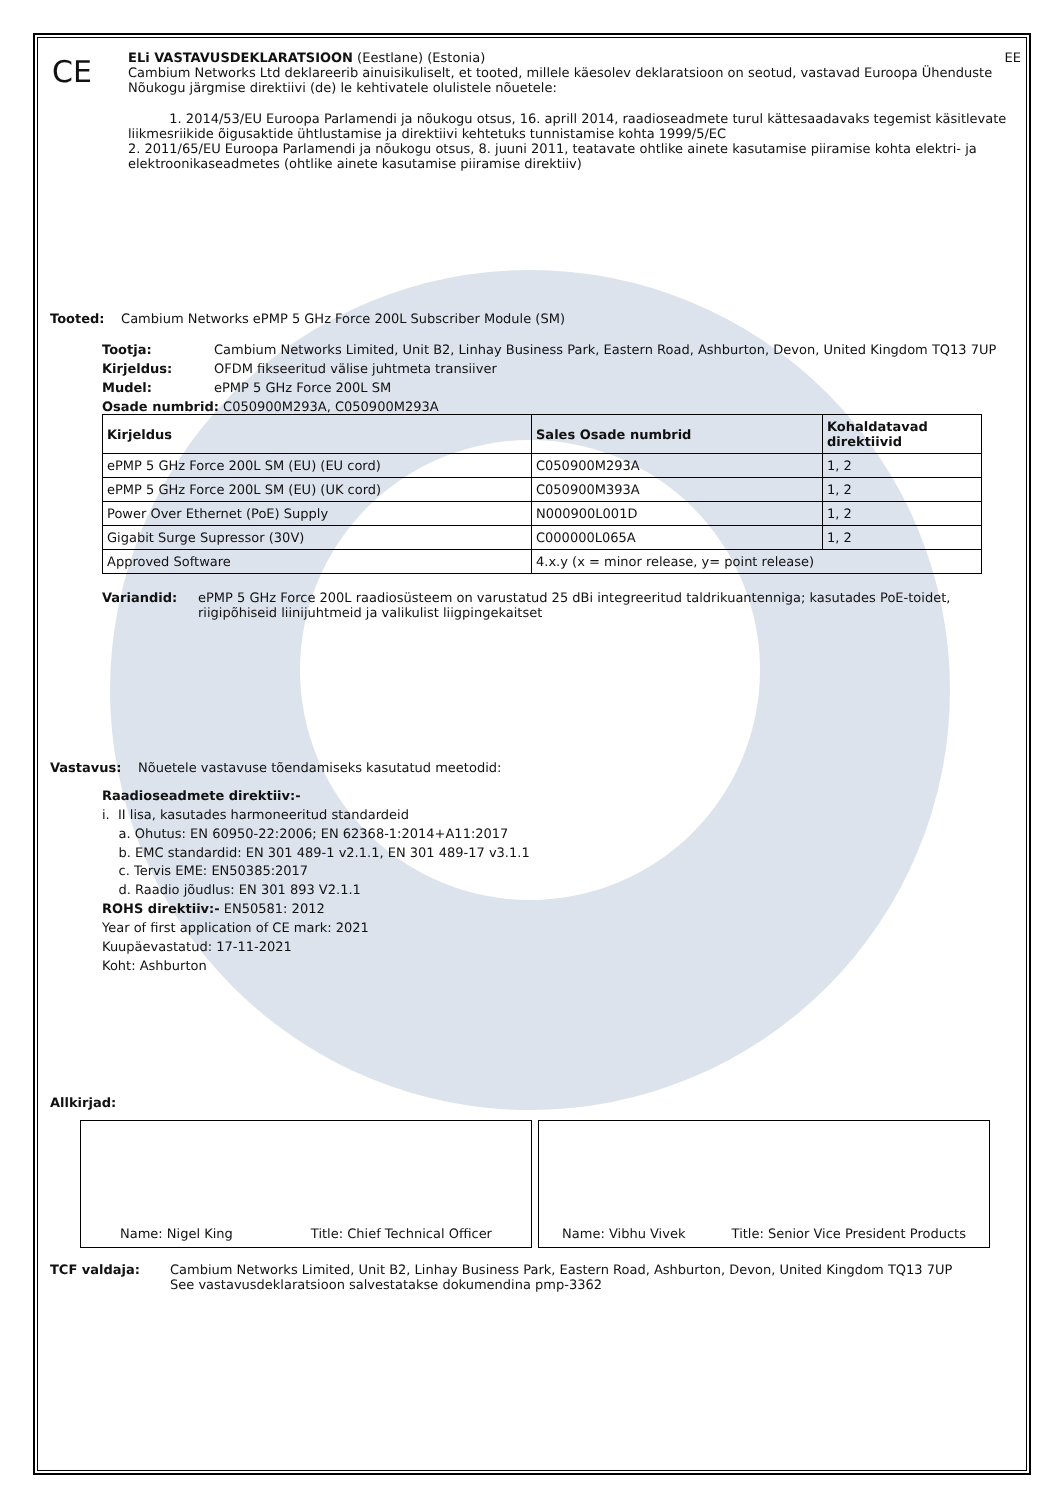CE
ELi VASTAVUSDEKLARATSIOON (Eestlane) (Estonia) EE
Cambium Networks Ltd deklareerib ainuisikuliselt, et tooted, millele käesolev deklaratsioon on seotud, vastavad Euroopa Ühenduste Nõukogu järgmise direktiivi (de) le kehtivatele olulistele nõuetele:
1. 2014/53/EU Euroopa Parlamendi ja nõukogu otsus, 16. aprill 2014, raadioseadmete turul kättesaadavaks tegemist käsitlevate liikmesriikide õigusaktide ühtlustamise ja direktiivi kehtetuks tunnistamise kohta 1999/5/EC
2. 2011/65/EU Euroopa Parlamendi ja nõukogu otsus, 8. juuni 2011, teatavate ohtlike ainete kasutamise piiramise kohta elektri- ja elektroonikaseadmetes (ohtlike ainete kasutamise piiramise direktiiv)
Tooted: Cambium Networks ePMP 5 GHz Force 200L Subscriber Module (SM)
Tootja: Cambium Networks Limited, Unit B2, Linhay Business Park, Eastern Road, Ashburton, Devon, United Kingdom TQ13 7UP
Kirjeldus: OFDM fikseeritud välise juhtmeta transiiver
Mudel: ePMP 5 GHz Force 200L SM
Osade numbrid: C050900M293A, C050900M293A
| Kirjeldus | Sales Osade numbrid | Kohaldatavad direktiivid |
| --- | --- | --- |
| ePMP 5 GHz Force 200L SM (EU) (EU cord) | C050900M293A | 1, 2 |
| ePMP 5 GHz Force 200L SM (EU) (UK cord) | C050900M393A | 1, 2 |
| Power Over Ethernet (PoE) Supply | N000900L001D | 1, 2 |
| Gigabit Surge Supressor (30V) | C000000L065A | 1, 2 |
| Approved Software | 4.x.y (x = minor release, y= point release) | |
Variandid: ePMP 5 GHz Force 200L raadiosüsteem on varustatud 25 dBi integreeritud taldrikuantenniga; kasutades PoE-toidet, riigipõhiseid liinijuhtmeid ja valikulist liigpingekaitset
Vastavus: Nõuetele vastavuse tõendamiseks kasutatud meetodid:
Raadioseadmete direktiiv:-
i. II lisa, kasutades harmoneeritud standardeid
a. Ohutus: EN 60950-22:2006; EN 62368-1:2014+A11:2017
b. EMC standardid: EN 301 489-1 v2.1.1, EN 301 489-17 v3.1.1
c. Tervis EME: EN50385:2017
d. Raadio jõudlus: EN 301 893 V2.1.1
ROHS direktiiv:- EN50581: 2012
Year of first application of CE mark: 2021
Kuupäevastatud: 17-11-2021
Koht: Ashburton
Allkirjad:
Name: Nigel King Title: Chief Technical Officer
Name: Vibhu Vivek Title: Senior Vice President Products
TCF valdaja: Cambium Networks Limited, Unit B2, Linhay Business Park, Eastern Road, Ashburton, Devon, United Kingdom TQ13 7UP
See vastavusdeklaratsioon salvestatakse dokumendina pmp-3362